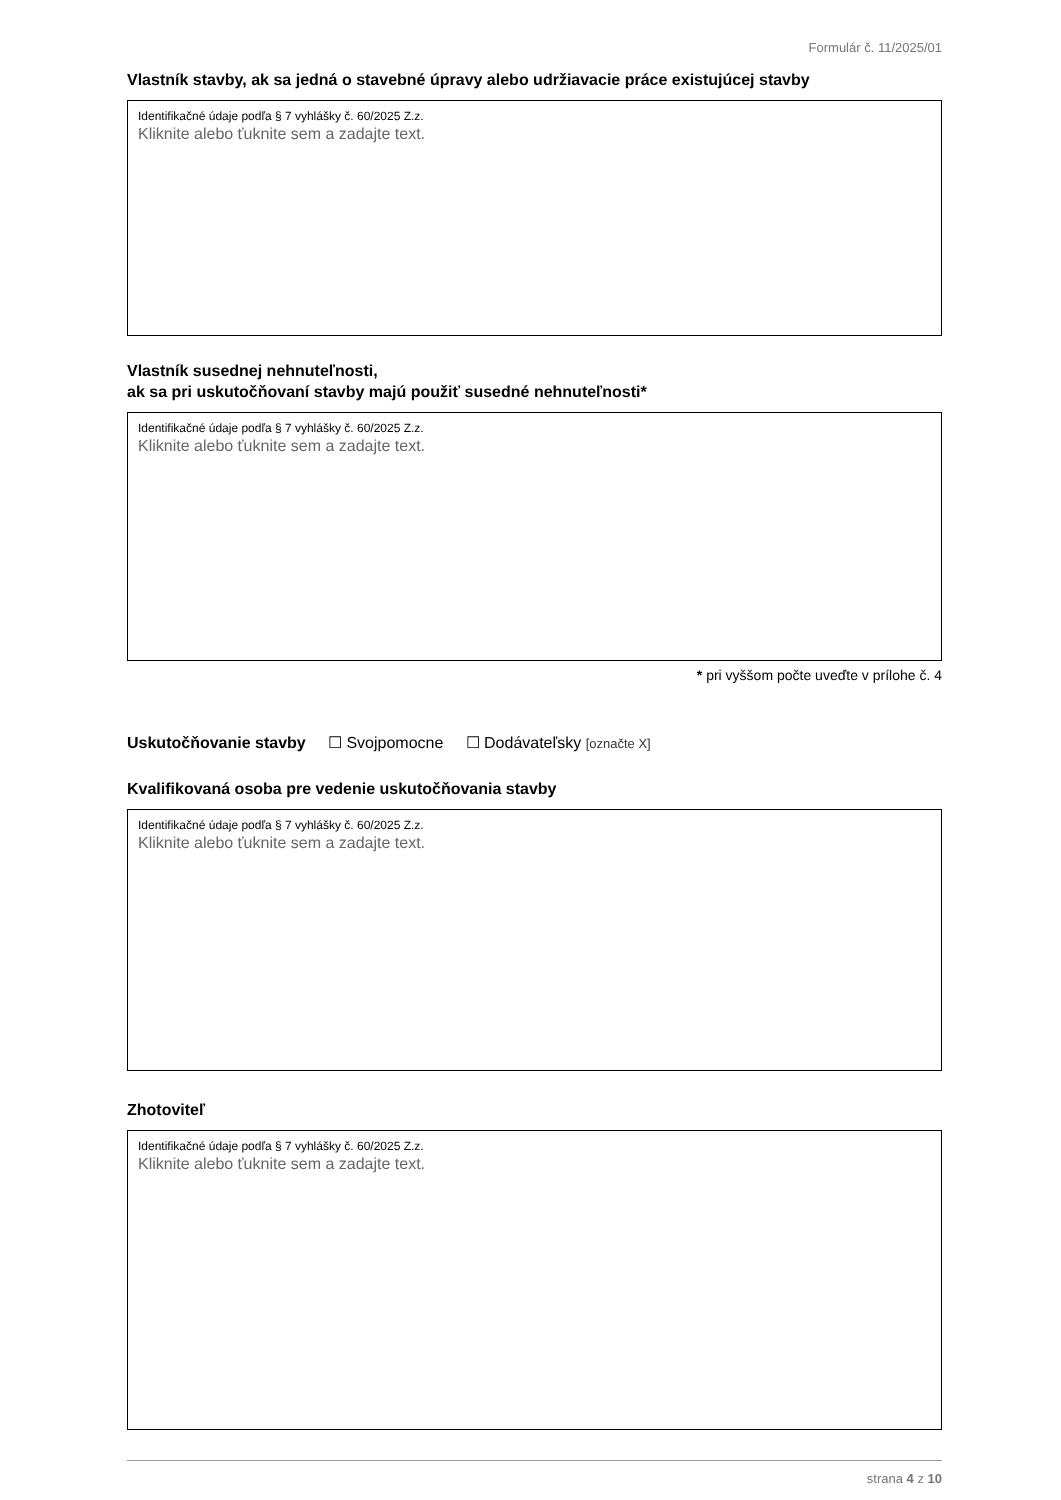Formulár č. 11/2025/01
Vlastník stavby, ak sa jedná o stavebné úpravy alebo udržiavacie práce existujúcej stavby
Identifikačné údaje podľa § 7 vyhlášky č. 60/2025 Z.z.
Kliknite alebo ťuknite sem a zadajte text.
Vlastník susednej nehnuteľnosti,
ak sa pri uskutočňovaní stavby majú použiť susedné nehnuteľnosti*
Identifikačné údaje podľa § 7 vyhlášky č. 60/2025 Z.z.
Kliknite alebo ťuknite sem a zadajte text.
* pri vyššom počte uveďte v prílohe č. 4
Uskutočňovanie stavby ☐ Svojpomocne ☐ Dodávateľsky [označte X]
Kvalifikovaná osoba pre vedenie uskutočňovania stavby
Identifikačné údaje podľa § 7 vyhlášky č. 60/2025 Z.z.
Kliknite alebo ťuknite sem a zadajte text.
Zhotoviteľ
Identifikačné údaje podľa § 7 vyhlášky č. 60/2025 Z.z.
Kliknite alebo ťuknite sem a zadajte text.
strana 4 z 10